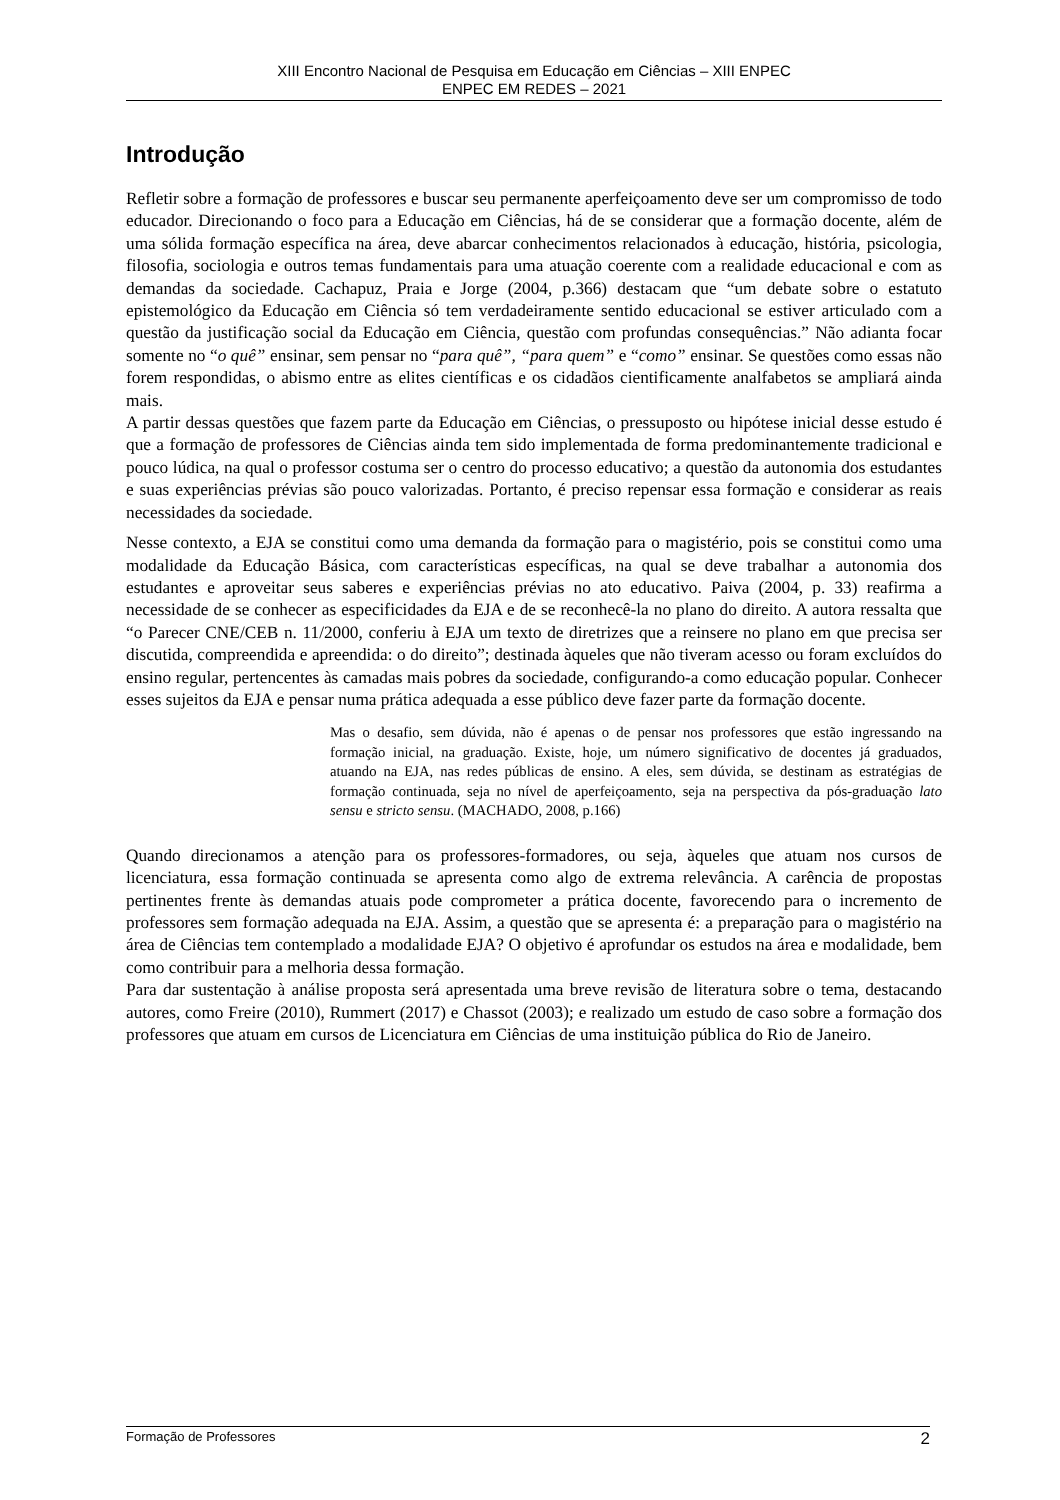XIII Encontro Nacional de Pesquisa em Educação em Ciências – XIII ENPEC
ENPEC EM REDES – 2021
Introdução
Refletir sobre a formação de professores e buscar seu permanente aperfeiçoamento deve ser um compromisso de todo educador. Direcionando o foco para a Educação em Ciências, há de se considerar que a formação docente, além de uma sólida formação específica na área, deve abarcar conhecimentos relacionados à educação, história, psicologia, filosofia, sociologia e outros temas fundamentais para uma atuação coerente com a realidade educacional e com as demandas da sociedade. Cachapuz, Praia e Jorge (2004, p.366) destacam que “um debate sobre o estatuto epistemológico da Educação em Ciência só tem verdadeiramente sentido educacional se estiver articulado com a questão da justificação social da Educação em Ciência, questão com profundas consequências.” Não adianta focar somente no “o quê” ensinar, sem pensar no “para quê”, “para quem” e “como” ensinar. Se questões como essas não forem respondidas, o abismo entre as elites científicas e os cidadãos cientificamente analfabetos se ampliará ainda mais.
A partir dessas questões que fazem parte da Educação em Ciências, o pressuposto ou hipótese inicial desse estudo é que a formação de professores de Ciências ainda tem sido implementada de forma predominantemente tradicional e pouco lúdica, na qual o professor costuma ser o centro do processo educativo; a questão da autonomia dos estudantes e suas experiências prévias são pouco valorizadas. Portanto, é preciso repensar essa formação e considerar as reais necessidades da sociedade.
Nesse contexto, a EJA se constitui como uma demanda da formação para o magistério, pois se constitui como uma modalidade da Educação Básica, com características específicas, na qual se deve trabalhar a autonomia dos estudantes e aproveitar seus saberes e experiências prévias no ato educativo. Paiva (2004, p. 33) reafirma a necessidade de se conhecer as especificidades da EJA e de se reconhecê-la no plano do direito. A autora ressalta que “o Parecer CNE/CEB n. 11/2000, conferiu à EJA um texto de diretrizes que a reinsere no plano em que precisa ser discutida, compreendida e apreendida: o do direito”; destinada àqueles que não tiveram acesso ou foram excluídos do ensino regular, pertencentes às camadas mais pobres da sociedade, configurando-a como educação popular. Conhecer esses sujeitos da EJA e pensar numa prática adequada a esse público deve fazer parte da formação docente.
Mas o desafio, sem dúvida, não é apenas o de pensar nos professores que estão ingressando na formação inicial, na graduação. Existe, hoje, um número significativo de docentes já graduados, atuando na EJA, nas redes públicas de ensino. A eles, sem dúvida, se destinam as estratégias de formação continuada, seja no nível de aperfeiçoamento, seja na perspectiva da pós-graduação lato sensu e stricto sensu. (MACHADO, 2008, p.166)
Quando direcionamos a atenção para os professores-formadores, ou seja, àqueles que atuam nos cursos de licenciatura, essa formação continuada se apresenta como algo de extrema relevância. A carência de propostas pertinentes frente às demandas atuais pode comprometer a prática docente, favorecendo para o incremento de professores sem formação adequada na EJA. Assim, a questão que se apresenta é: a preparação para o magistério na área de Ciências tem contemplado a modalidade EJA? O objetivo é aprofundar os estudos na área e modalidade, bem como contribuir para a melhoria dessa formação.
Para dar sustentação à análise proposta será apresentada uma breve revisão de literatura sobre o tema, destacando autores, como Freire (2010), Rummert (2017) e Chassot (2003); e realizado um estudo de caso sobre a formação dos professores que atuam em cursos de Licenciatura em Ciências de uma instituição pública do Rio de Janeiro.
Formação de Professores 2